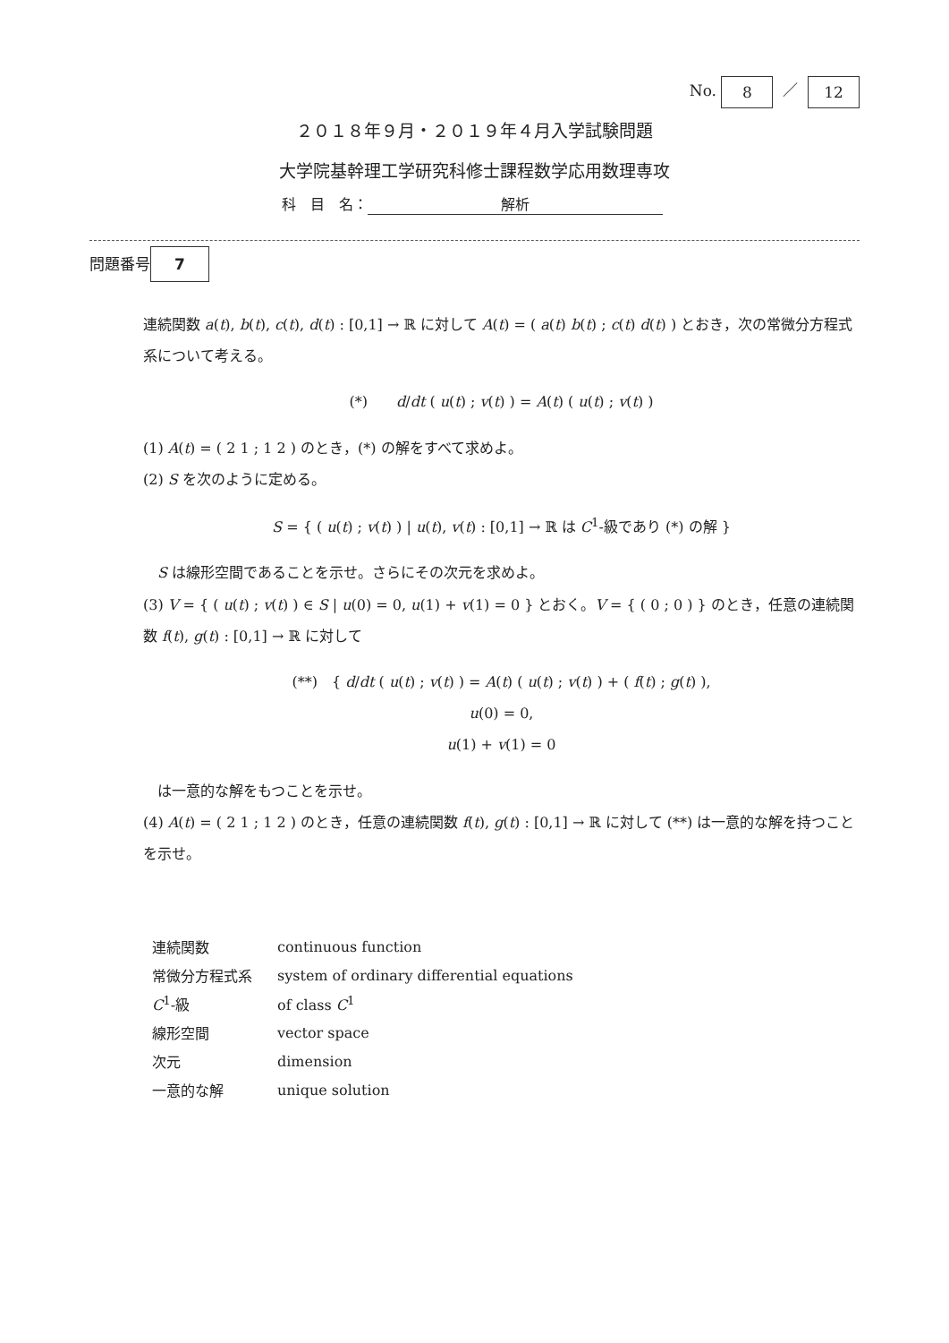No. 8 ／ 12
２０１８年９月・２０１９年４月入学試験問題
大学院基幹理工学研究科修士課程数学応用数理専攻
科　目　名： 解析
問題番号 7
連続関数 a(t), b(t), c(t), d(t) : [0,1] → ℝ に対して A(t) = ( a(t) b(t) ; c(t) d(t) ) とおき，次の常微分方程式系について考える。
(*)　　d/dt ( u(t) ; v(t) ) = A(t) ( u(t) ; v(t) )
(1) A(t) = ( 2 1 ; 1 2 ) のとき，(*) の解をすべて求めよ。
(2) S を次のように定める。
S = { ( u(t) ; v(t) ) | u(t), v(t) : [0,1] → ℝ は C<sup>1</sup>-級であり (*) の解 }
　S は線形空間であることを示せ。さらにその次元を求めよ。
(3) V = { ( u(t) ; v(t) ) ∈ S | u(0) = 0, u(1) + v(1) = 0 } とおく。V = { ( 0 ; 0 ) } のとき，任意の連続関数 f(t), g(t) : [0,1] → ℝ に対して
(**)　{ d/dt ( u(t) ; v(t) ) = A(t) ( u(t) ; v(t) ) + ( f(t) ; g(t) ),
u(0) = 0,
u(1) + v(1) = 0
　は一意的な解をもつことを示せ。
(4) A(t) = ( 2 1 ; 1 2 ) のとき，任意の連続関数 f(t), g(t) : [0,1] → ℝ に対して (**) は一意的な解を持つことを示せ。
| 連続関数 | continuous function |
| 常微分方程式系 | system of ordinary differential equations |
| C<sup>1</sup>-級 | of class C<sup>1</sup> |
| 線形空間 | vector space |
| 次元 | dimension |
| 一意的な解 | unique solution |